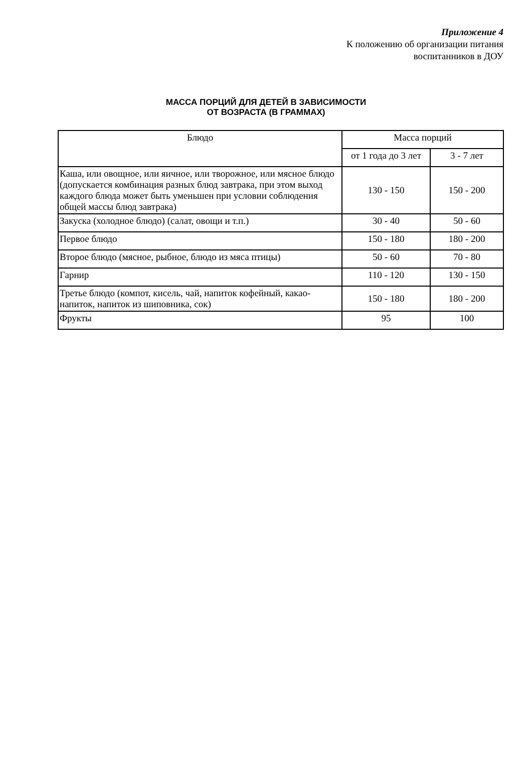Приложение 4
К положению об организации питания
воспитанников в ДОУ
МАССА ПОРЦИЙ ДЛЯ ДЕТЕЙ В ЗАВИСИМОСТИ
ОТ ВОЗРАСТА (В ГРАММАХ)
| Блюдо | Масса порций | |
| --- | --- | --- |
| | от 1 года до 3 лет | 3 - 7 лет |
| Каша, или овощное, или яичное, или творожное, или мясное блюдо (допускается комбинация разных блюд завтрака, при этом выход каждого блюда может быть уменьшен при условии соблюдения общей массы блюд завтрака) | 130 - 150 | 150 - 200 |
| Закуска (холодное блюдо) (салат, овощи и т.п.) | 30 - 40 | 50 - 60 |
| Первое блюдо | 150 - 180 | 180 - 200 |
| Второе блюдо (мясное, рыбное, блюдо из мяса птицы) | 50 - 60 | 70 - 80 |
| Гарнир | 110 - 120 | 130 - 150 |
| Третье блюдо (компот, кисель, чай, напиток кофейный, какао-напиток, напиток из шиповника, сок) | 150 - 180 | 180 - 200 |
| Фрукты | 95 | 100 |